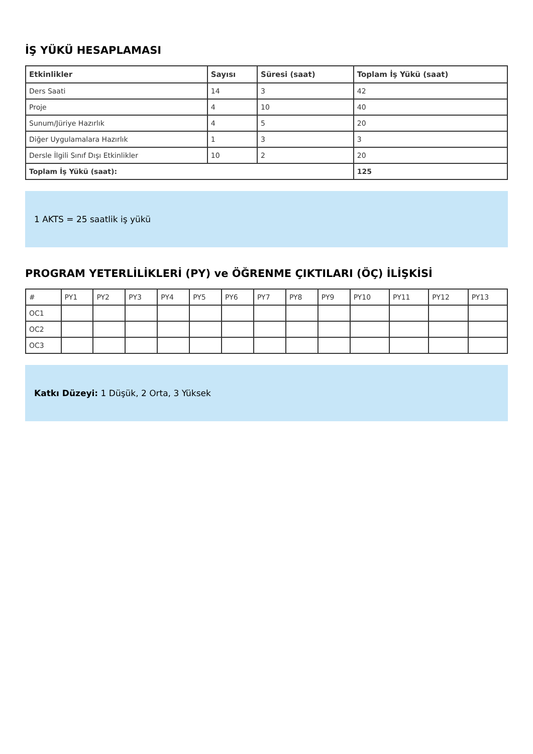İŞ YÜKÜ HESAPLAMASI
| Etkinlikler | Sayısı | Süresi (saat) | Toplam İş Yükü (saat) |
| --- | --- | --- | --- |
| Ders Saati | 14 | 3 | 42 |
| Proje | 4 | 10 | 40 |
| Sunum/Jüriye Hazırlık | 4 | 5 | 20 |
| Diğer Uygulamalara Hazırlık | 1 | 3 | 3 |
| Dersle İlgili Sınıf Dışı Etkinlikler | 10 | 2 | 20 |
| Toplam İş Yükü (saat): | | | 125 |
1 AKTS = 25 saatlik iş yükü
PROGRAM YETERLİLİKLERİ (PY) ve ÖĞRENME ÇIKTILARI (ÖÇ) İLİŞKİSİ
| # | PY1 | PY2 | PY3 | PY4 | PY5 | PY6 | PY7 | PY8 | PY9 | PY10 | PY11 | PY12 | PY13 |
| OC1 | | | | | | | | | | | | | |
| OC2 | | | | | | | | | | | | | |
| OC3 | | | | | | | | | | | | | |
Katkı Düzeyi: 1 Düşük, 2 Orta, 3 Yüksek